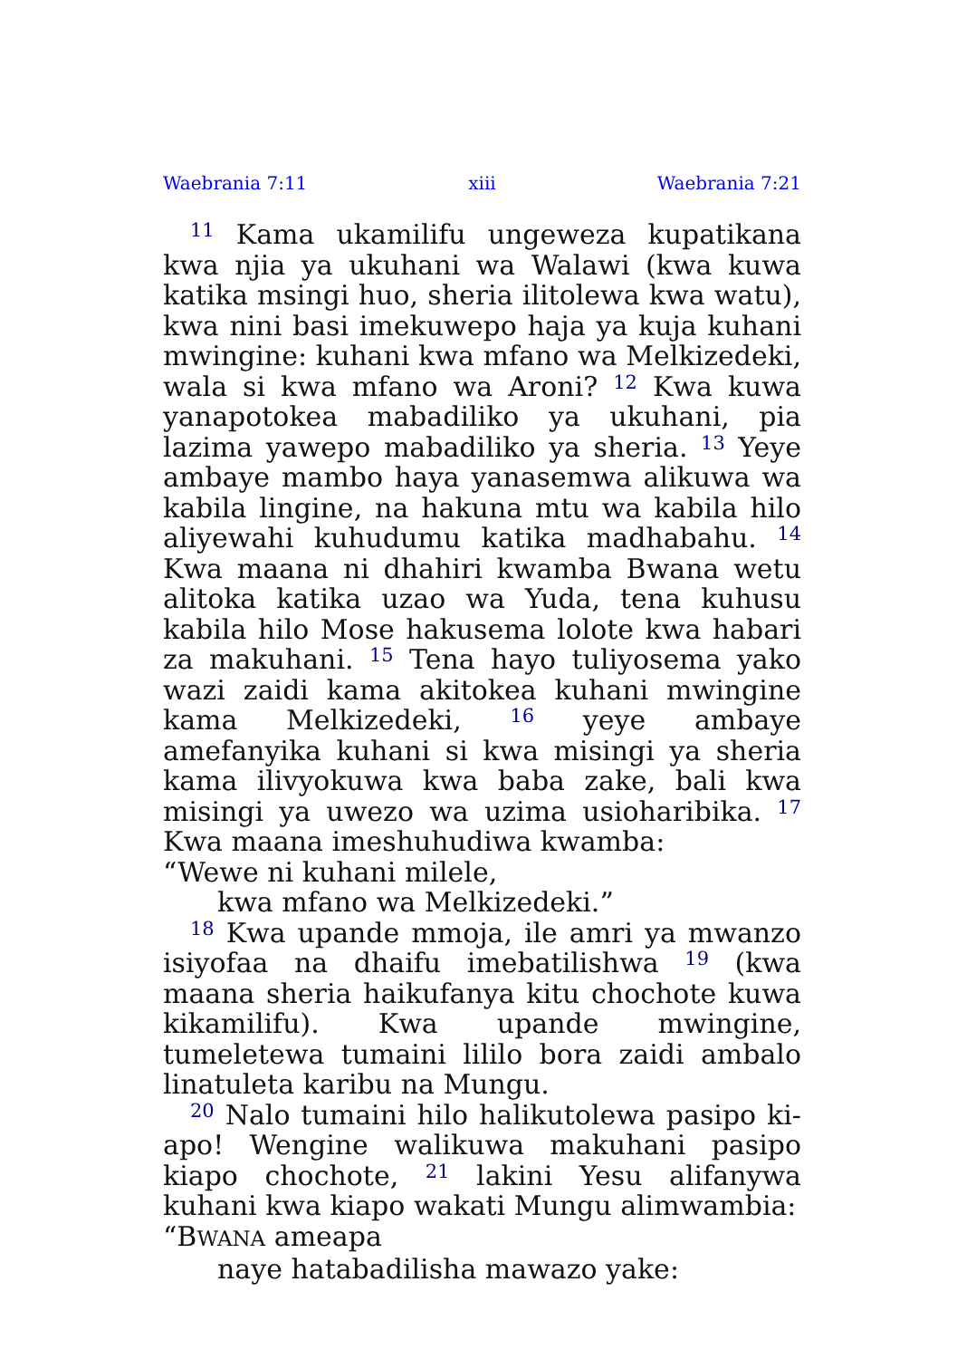Waebrania 7:11 xiii Waebrania 7:21
<sup>11</sup> Kama ukamilifu ungeweza kupatikana kwa njia ya ukuhani wa Walawi (kwa kuwa katika msingi huo, sheria ilitolewa kwa watu), kwa nini basi imekuwepo haja ya kuja kuhani mwingine: kuhani kwa mfano wa Melkizedeki, wala si kwa mfano wa Aroni? <sup>12</sup> Kwa kuwa yanapo­tokea mabadiliko ya ukuhani, pia lazima yawepo mabadiliko ya sheria. <sup>13</sup> Yeye ambaye mambo haya yanasemwa alikuwa wa kabila lingine, na hakuna mtu wa kabila hilo aliyewahi kuhudumu katika madhabahu. <sup>14</sup> Kwa maana ni dhahiri kwamba Bwana wetu alitoka katika uzao wa Yuda, tena kuhusu kabila hilo Mose hakusema lolote kwa habari za makuhani. <sup>15</sup> Tena hayo tuliyosema yako wazi zaidi kama akitokea kuhani mwingine kama Melkizedeki, <sup>16</sup> yeye ambaye amefanyika kuhani si kwa misingi ya sheria kama ilivyokuwa kwa baba zake, bali kwa misingi ya uwezo wa uzima usioharibika. <sup>17</sup> Kwa maana imeshuhudiwa kwamba:
“Wewe ni kuhani milele,
kwa mfano wa Melkizedeki.”
<sup>18</sup> Kwa upande mmoja, ile amri ya mwanzo isiyofaa na dhaifu imebatilishwa <sup>19</sup> (kwa maana sheria haikufanya kitu chochote kuwa kikamil­ifu). Kwa upande mwingine, tumeletewa tu­maini lililo bora zaidi ambalo linatuleta karibu na Mungu.
<sup>20</sup> Nalo tumaini hilo halikutolewa pasipo ki­apo! Wengine walikuwa makuhani pasipo kiapo chochote, <sup>21</sup> lakini Yesu alifanywa kuhani kwa kiapo wakati Mungu alimwambia:
“BWANA ameapa
naye hatabadilisha mawazo yake: